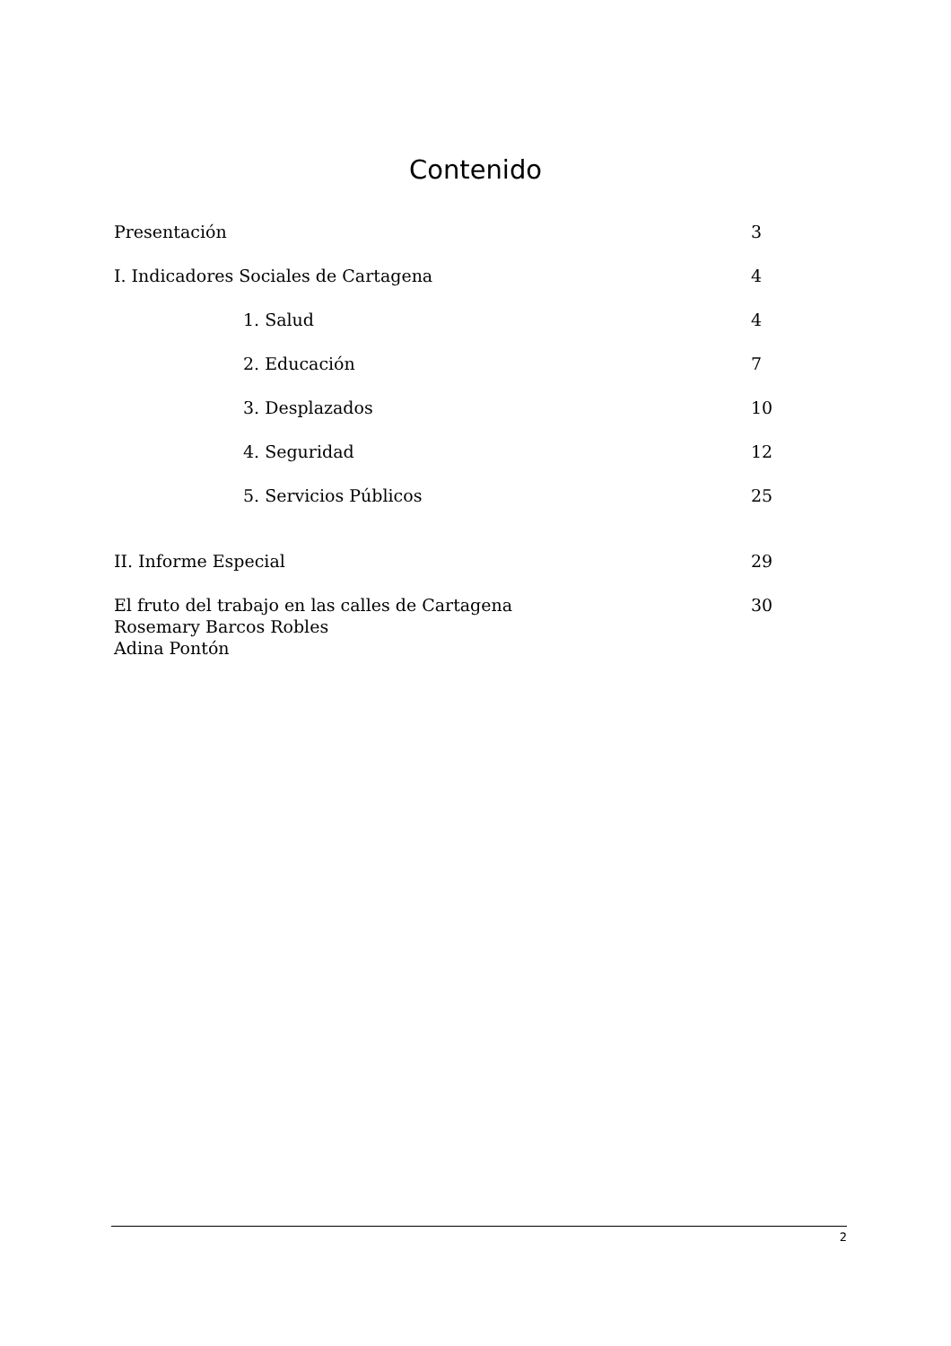Contenido
Presentación 3
I. Indicadores Sociales de Cartagena 4
1. Salud 4
2. Educación 7
3. Desplazados 10
4. Seguridad 12
5. Servicios Públicos 25
II. Informe Especial 29
El fruto del trabajo en las calles de Cartagena 30
Rosemary Barcos Robles
Adina Pontón
2